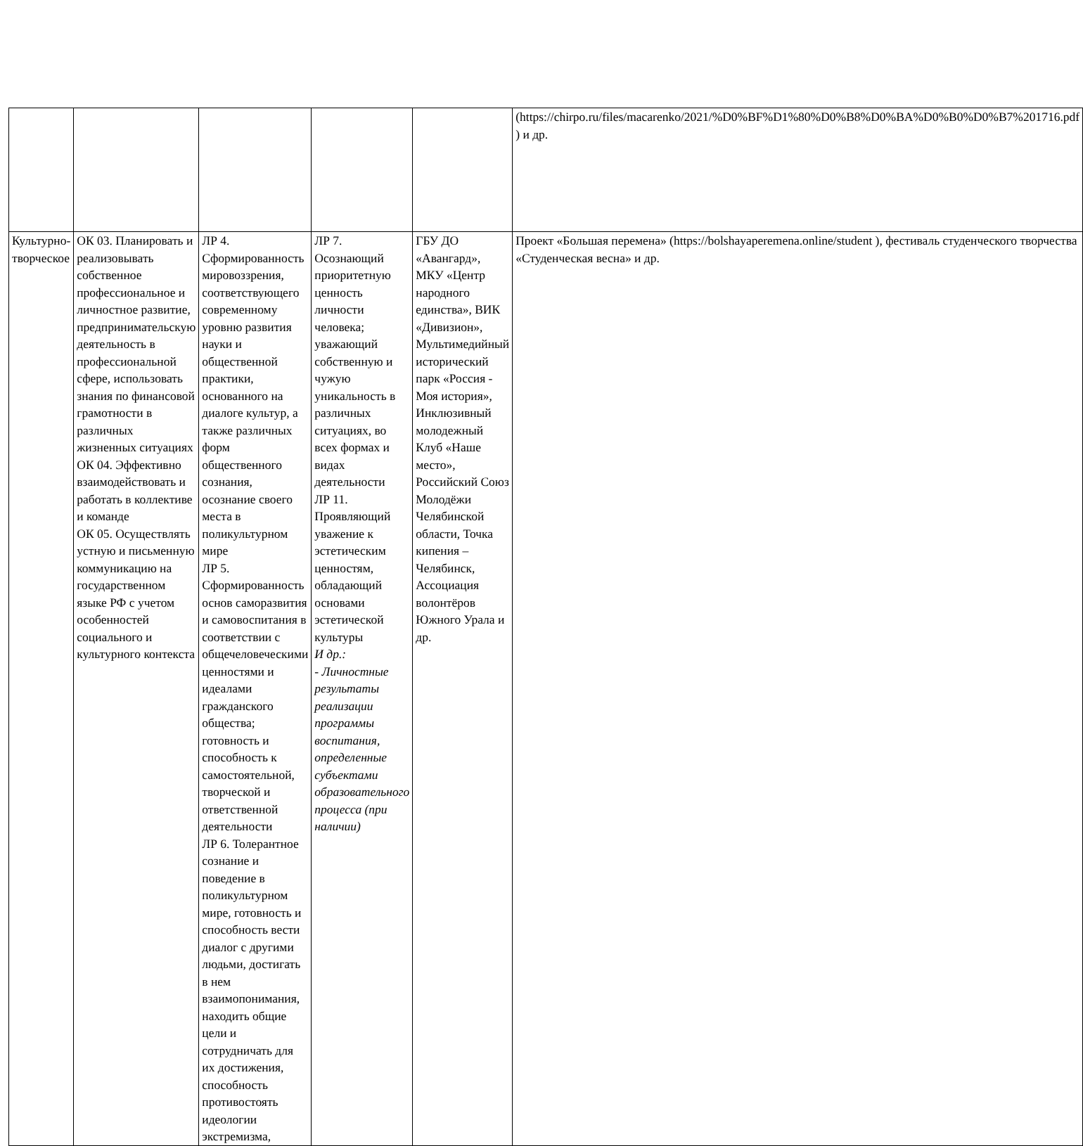| | | | | | (https://chirpo.ru/files/macarenko/2021/%D0%BF%D1%80%D0%B8%D0%BA%D0%B0%D0%B7%201716.pdf ) и др. |
| Культурно-творческое | ОК 03. Планировать и реализовывать собственное профессиональное и личностное развитие, предпринимательскую деятельность в профессиональной сфере, использовать знания по финансовой грамотности в различных жизненных ситуациях ОК 04. Эффективно взаимодействовать и работать в коллективе и команде ОК 05. Осуществлять устную и письменную коммуникацию на государственном языке РФ с учетом особенностей социального и культурного контекста | ЛР 4. Сформированность мировоззрения, соответствующего современному уровню развития науки и общественной практики, основанного на диалоге культур, а также различных форм общественного сознания, осознание своего места в поликультурном мире ЛР 5. Сформированность основ саморазвития и самовоспитания в соответствии с общечеловеческими ценностями и идеалами гражданского общества; готовность и способность к самостоятельной, творческой и ответственной деятельности ЛР 6. Толерантное сознание и поведение в поликультурном мире, готовность и способность вести диалог с другими людьми, достигать в нем взаимопонимания, находить общие цели и сотрудничать для их достижения, способность противостоять идеологии экстремизма, | ЛР 7. Осознающий приоритетную ценность личности человека; уважающий собственную и чужую уникальность в различных ситуациях, во всех формах и видах деятельности ЛР 11. Проявляющий уважение к эстетическим ценностям, обладающий основами эстетической культуры И др.: - Личностные результаты реализации программы воспитания, определенные субъектами образовательного процесса (при наличии) | ГБУ ДО «Авангард», МКУ «Центр народного единства», ВИК «Дивизион», Мультимедийный исторический парк «Россия - Моя история», Инклюзивный молодежный Клуб «Наше место», Российский Союз Молодёжи Челябинской области, Точка кипения – Челябинск, Ассоциация волонтёров Южного Урала и др. | Проект «Большая перемена» (https://bolshayaperemena.online/student ), фестиваль студенческого творчества «Студенческая весна» и др. |